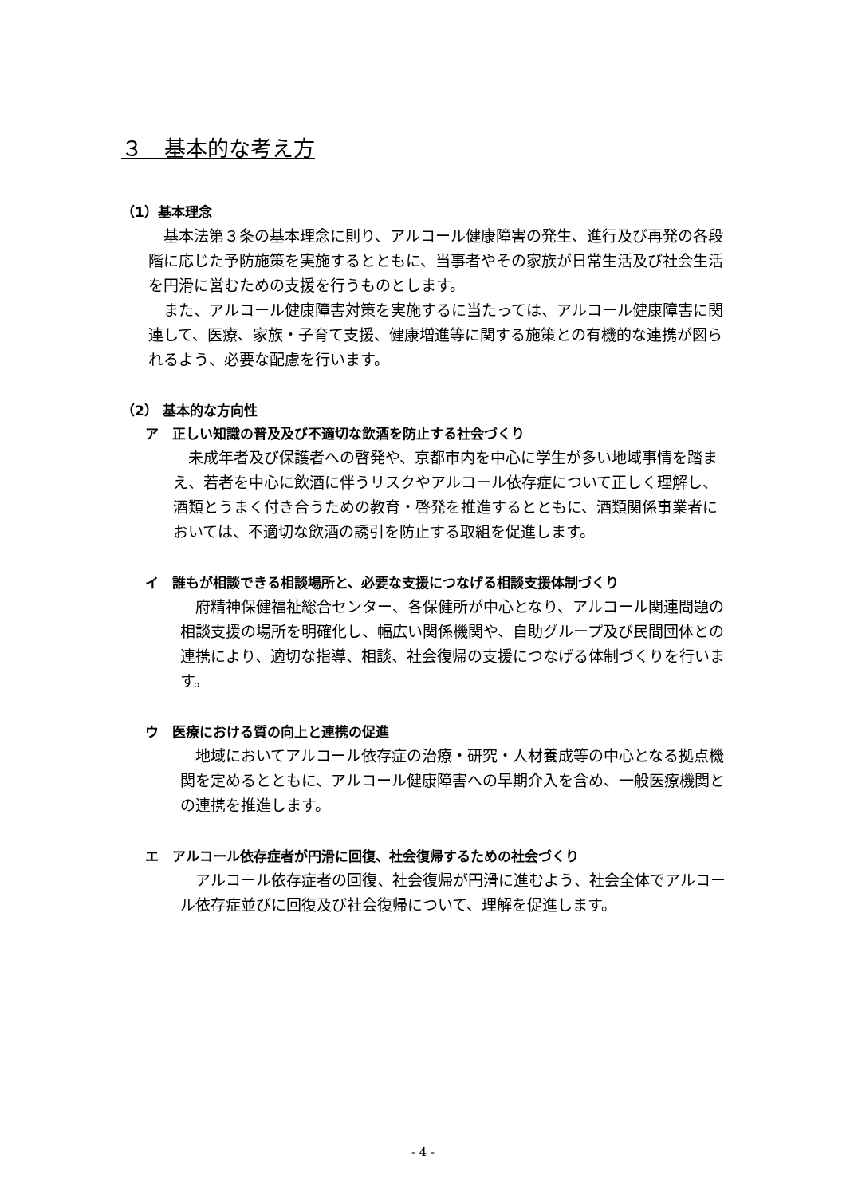３　基本的な考え方
（1）基本理念
基本法第３条の基本理念に則り、アルコール健康障害の発生、進行及び再発の各段階に応じた予防施策を実施するとともに、当事者やその家族が日常生活及び社会生活を円滑に営むための支援を行うものとします。
また、アルコール健康障害対策を実施するに当たっては、アルコール健康障害に関連して、医療、家族・子育て支援、健康増進等に関する施策との有機的な連携が図られるよう、必要な配慮を行います。
（2） 基本的な方向性
ア　正しい知識の普及及び不適切な飲酒を防止する社会づくり
未成年者及び保護者への啓発や、京都市内を中心に学生が多い地域事情を踏まえ、若者を中心に飲酒に伴うリスクやアルコール依存症について正しく理解し、酒類とうまく付き合うための教育・啓発を推進するとともに、酒類関係事業者においては、不適切な飲酒の誘引を防止する取組を促進します。
イ　誰もが相談できる相談場所と、必要な支援につなげる相談支援体制づくり
府精神保健福祉総合センター、各保健所が中心となり、アルコール関連問題の相談支援の場所を明確化し、幅広い関係機関や、自助グループ及び民間団体との連携により、適切な指導、相談、社会復帰の支援につなげる体制づくりを行います。
ウ　医療における質の向上と連携の促進
地域においてアルコール依存症の治療・研究・人材養成等の中心となる拠点機関を定めるとともに、アルコール健康障害への早期介入を含め、一般医療機関との連携を推進します。
エ　アルコール依存症者が円滑に回復、社会復帰するための社会づくり
アルコール依存症者の回復、社会復帰が円滑に進むよう、社会全体でアルコール依存症並びに回復及び社会復帰について、理解を促進します。
- 4 -